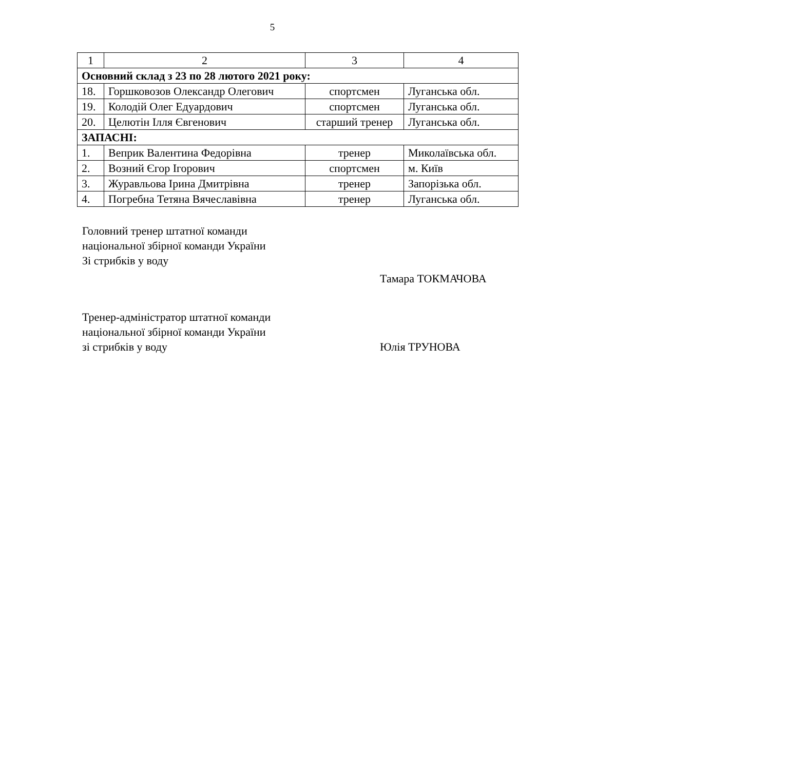5
| 1 | 2 | 3 | 4 |
| --- | --- | --- | --- |
| Основний склад з 23 по 28 лютого 2021 року: | | | |
| 18. | Горшковозов Олександр Олегович | спортсмен | Луганська обл. |
| 19. | Колодій Олег Едуардович | спортсмен | Луганська обл. |
| 20. | Целютін Ілля Євгенович | старший тренер | Луганська обл. |
| ЗАПАСНІ: | | | |
| 1. | Веприк Валентина Федорівна | тренер | Миколаївська обл. |
| 2. | Возний Єгор Ігорович | спортсмен | м. Київ |
| 3. | Журавльова Ірина Дмитрівна | тренер | Запорізька обл. |
| 4. | Погребна Тетяна Вячеславівна | тренер | Луганська обл. |
Головний тренер штатної команди
національної збірної команди України
Зі стрибків у воду
Тамара ТОКМАЧОВА
Тренер-адміністратор штатної команди
національної збірної команди України
зі стрибків у воду Юлія ТРУНОВА